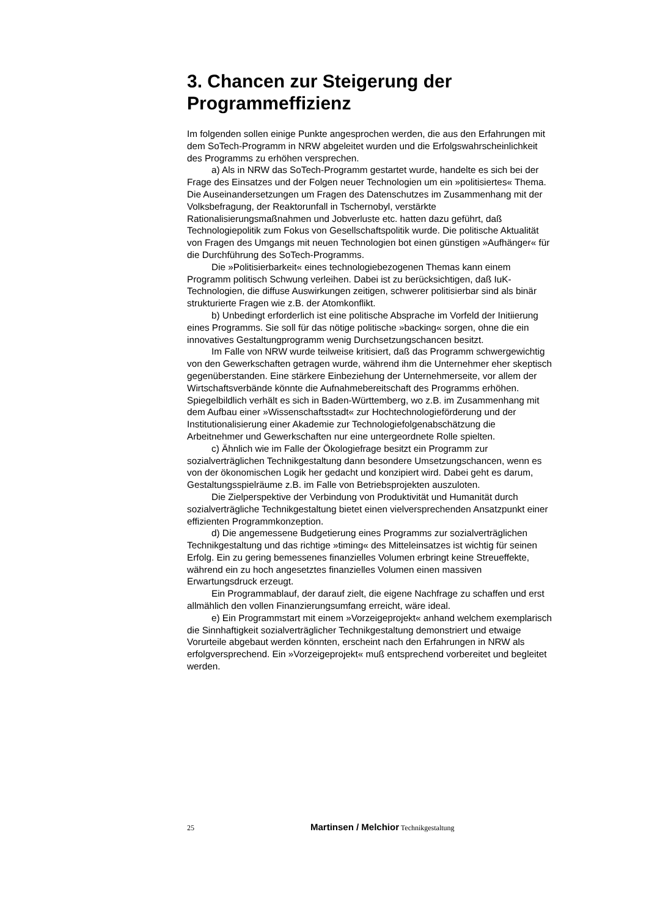3. Chancen zur Steigerung der Programmeffizienz
Im folgenden sollen einige Punkte angesprochen werden, die aus den Erfahrungen mit dem SoTech-Programm in NRW abgeleitet wurden und die Erfolgswahrscheinlichkeit des Programms zu erhöhen versprechen.
a) Als in NRW das SoTech-Programm gestartet wurde, handelte es sich bei der Frage des Einsatzes und der Folgen neuer Technologien um ein »politisiertes« Thema. Die Auseinandersetzungen um Fragen des Datenschutzes im Zusammenhang mit der Volksbefragung, der Reaktorunfall in Tschernobyl, verstärkte Rationalisierungsmaßnahmen und Jobverluste etc. hatten dazu geführt, daß Technologiepolitik zum Fokus von Gesellschaftspolitik wurde. Die politische Aktualität von Fragen des Umgangs mit neuen Technologien bot einen günstigen »Aufhänger« für die Durchführung des SoTech-Programms.
Die »Politisierbarkeit« eines technologiebezogenen Themas kann einem Programm politisch Schwung verleihen. Dabei ist zu berücksichtigen, daß IuK-Technologien, die diffuse Auswirkungen zeitigen, schwerer politisierbar sind als binär strukturierte Fragen wie z.B. der Atomkonflikt.
b) Unbedingt erforderlich ist eine politische Absprache im Vorfeld der Initiierung eines Programms. Sie soll für das nötige politische »backing« sorgen, ohne die ein innovatives Gestaltungprogramm wenig Durchsetzungschancen besitzt.
Im Falle von NRW wurde teilweise kritisiert, daß das Programm schwergewichtig von den Gewerkschaften getragen wurde, während ihm die Unternehmer eher skeptisch gegenüberstanden. Eine stärkere Einbeziehung der Unternehmerseite, vor allem der Wirtschaftsverbände könnte die Aufnahmebereitschaft des Programms erhöhen. Spiegelbildlich verhält es sich in Baden-Württemberg, wo z.B. im Zusammenhang mit dem Aufbau einer »Wissenschaftsstadt« zur Hochtechnologieförderung und der Institutionalisierung einer Akademie zur Technologiefolgenabschätzung die Arbeitnehmer und Gewerkschaften nur eine untergeordnete Rolle spielten.
c) Ähnlich wie im Falle der Ökologiefrage besitzt ein Programm zur sozialverträglichen Technikgestaltung dann besondere Umsetzungschancen, wenn es von der ökonomischen Logik her gedacht und konzipiert wird. Dabei geht es darum, Gestaltungsspielräume z.B. im Falle von Betriebsprojekten auszuloten.
Die Zielperspektive der Verbindung von Produktivität und Humanität durch sozialverträgliche Technikgestaltung bietet einen vielversprechenden Ansatzpunkt einer effizienten Programmkonzeption.
d) Die angemessene Budgetierung eines Programms zur sozialverträglichen Technikgestaltung und das richtige »timing« des Mitteleinsatzes ist wichtig für seinen Erfolg. Ein zu gering bemessenes finanzielles Volumen erbringt keine Streueffekte, während ein zu hoch angesetztes finanzielles Volumen einen massiven Erwartungsdruck erzeugt.
Ein Programmablauf, der darauf zielt, die eigene Nachfrage zu schaffen und erst allmählich den vollen Finanzierungsumfang erreicht, wäre ideal.
e) Ein Programmstart mit einem »Vorzeigeprojekt« anhand welchem exemplarisch die Sinnhaftigkeit sozialverträglicher Technikgestaltung demonstriert und etwaige Vorurteile abgebaut werden könnten, erscheint nach den Erfahrungen in NRW als erfolgversprechend. Ein »Vorzeigeprojekt« muß entsprechend vorbereitet und begleitet werden.
25 Martinsen / Melchior Technikgestaltung